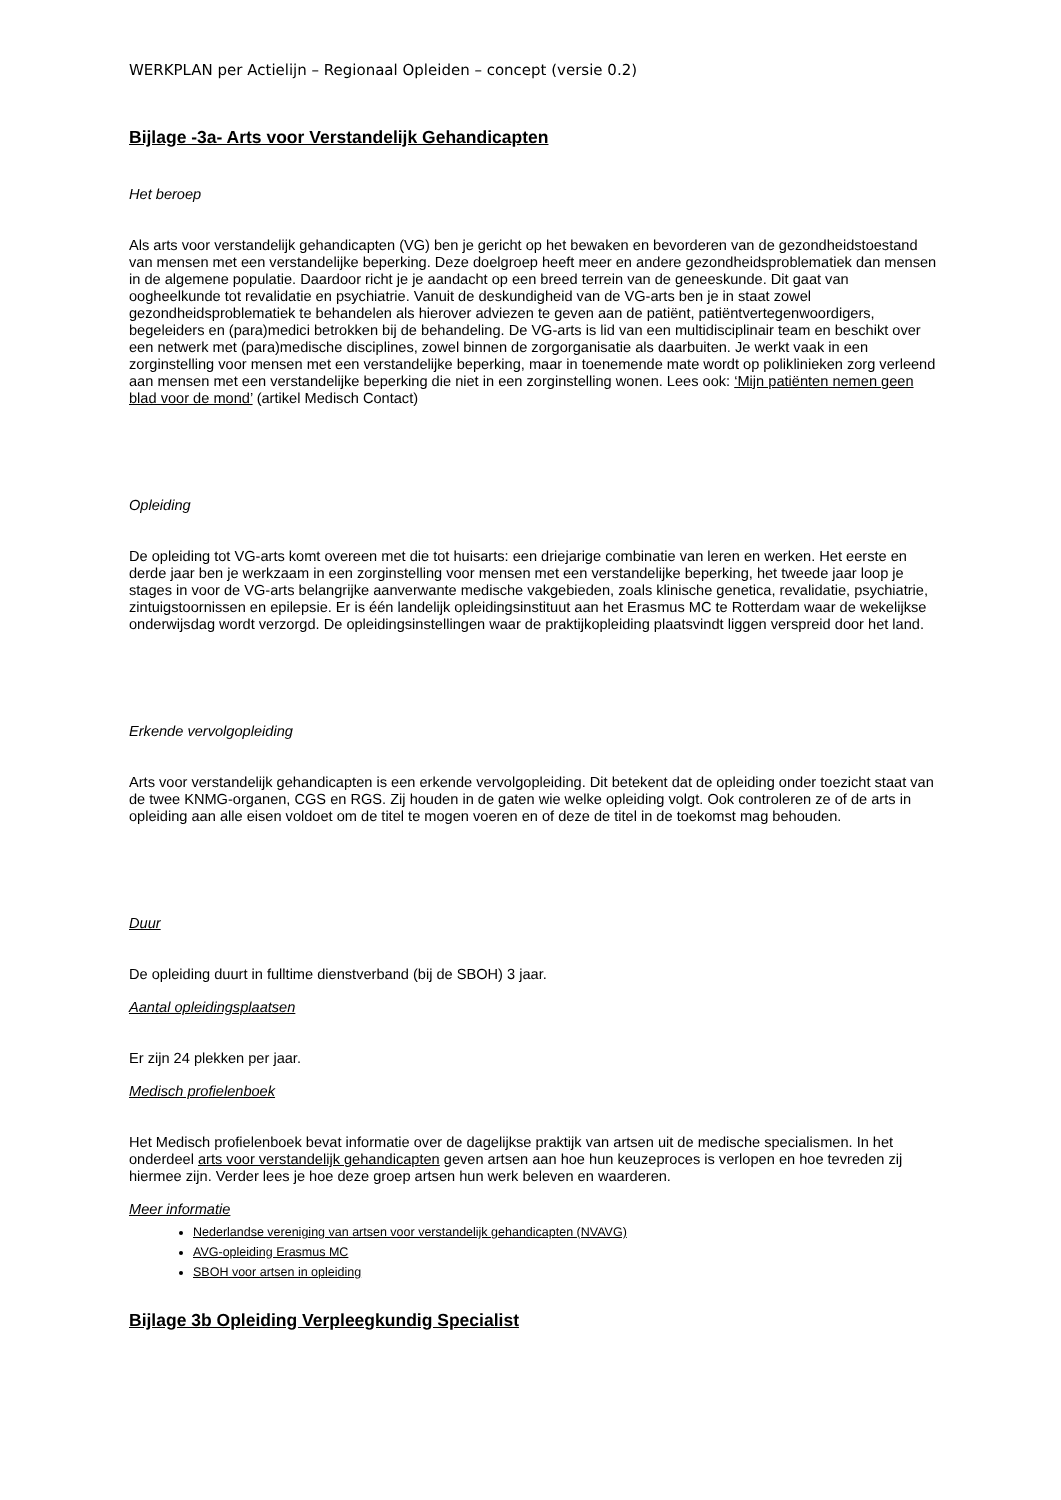WERKPLAN per Actielijn – Regionaal Opleiden – concept (versie 0.2)
Bijlage -3a- Arts voor Verstandelijk Gehandicapten
Het beroep
Als arts voor verstandelijk gehandicapten (VG) ben je gericht op het bewaken en bevorderen van de gezondheidstoestand van mensen met een verstandelijke beperking. Deze doelgroep heeft meer en andere gezondheidsproblematiek dan mensen in de algemene populatie. Daardoor richt je je aandacht op een breed terrein van de geneeskunde. Dit gaat van oogheelkunde tot revalidatie en psychiatrie. Vanuit de deskundigheid van de VG-arts ben je in staat zowel gezondheidsproblematiek te behandelen als hierover adviezen te geven aan de patiënt, patiëntvertegenwoordigers, begeleiders en (para)medici betrokken bij de behandeling. De VG-arts is lid van een multidisciplinair team en beschikt over een netwerk met (para)medische disciplines, zowel binnen de zorgorganisatie als daarbuiten. Je werkt vaak in een zorginstelling voor mensen met een verstandelijke beperking, maar in toenemende mate wordt op poliklinieken zorg verleend aan mensen met een verstandelijke beperking die niet in een zorginstelling wonen. Lees ook: ‘Mijn patiënten nemen geen blad voor de mond’ (artikel Medisch Contact)
Opleiding
De opleiding tot VG-arts komt overeen met die tot huisarts: een driejarige combinatie van leren en werken. Het eerste en derde jaar ben je werkzaam in een zorginstelling voor mensen met een verstandelijke beperking, het tweede jaar loop je stages in voor de VG-arts belangrijke aanverwante medische vakgebieden, zoals klinische genetica, revalidatie, psychiatrie, zintuigstoornissen en epilepsie. Er is één landelijk opleidingsinstituut aan het Erasmus MC te Rotterdam waar de wekelijkse onderwijsdag wordt verzorgd. De opleidingsinstellingen waar de praktijkopleiding plaatsvindt liggen verspreid door het land.
Erkende vervolgopleiding
Arts voor verstandelijk gehandicapten is een erkende vervolgopleiding. Dit betekent dat de opleiding onder toezicht staat van de twee KNMG-organen, CGS en RGS. Zij houden in de gaten wie welke opleiding volgt. Ook controleren ze of de arts in opleiding aan alle eisen voldoet om de titel te mogen voeren en of deze de titel in de toekomst mag behouden.
Duur
De opleiding duurt in fulltime dienstverband (bij de SBOH) 3 jaar.
Aantal opleidingsplaatsen
Er zijn 24 plekken per jaar.
Medisch profielenboek
Het Medisch profielenboek bevat informatie over de dagelijkse praktijk van artsen uit de medische specialismen. In het onderdeel arts voor verstandelijk gehandicapten geven artsen aan hoe hun keuzeproces is verlopen en hoe tevreden zij hiermee zijn. Verder lees je hoe deze groep artsen hun werk beleven en waarderen.
Meer informatie
Nederlandse vereniging van artsen voor verstandelijk gehandicapten (NVAVG)
AVG-opleiding Erasmus MC
SBOH voor artsen in opleiding
Bijlage 3b Opleiding Verpleegkundig Specialist